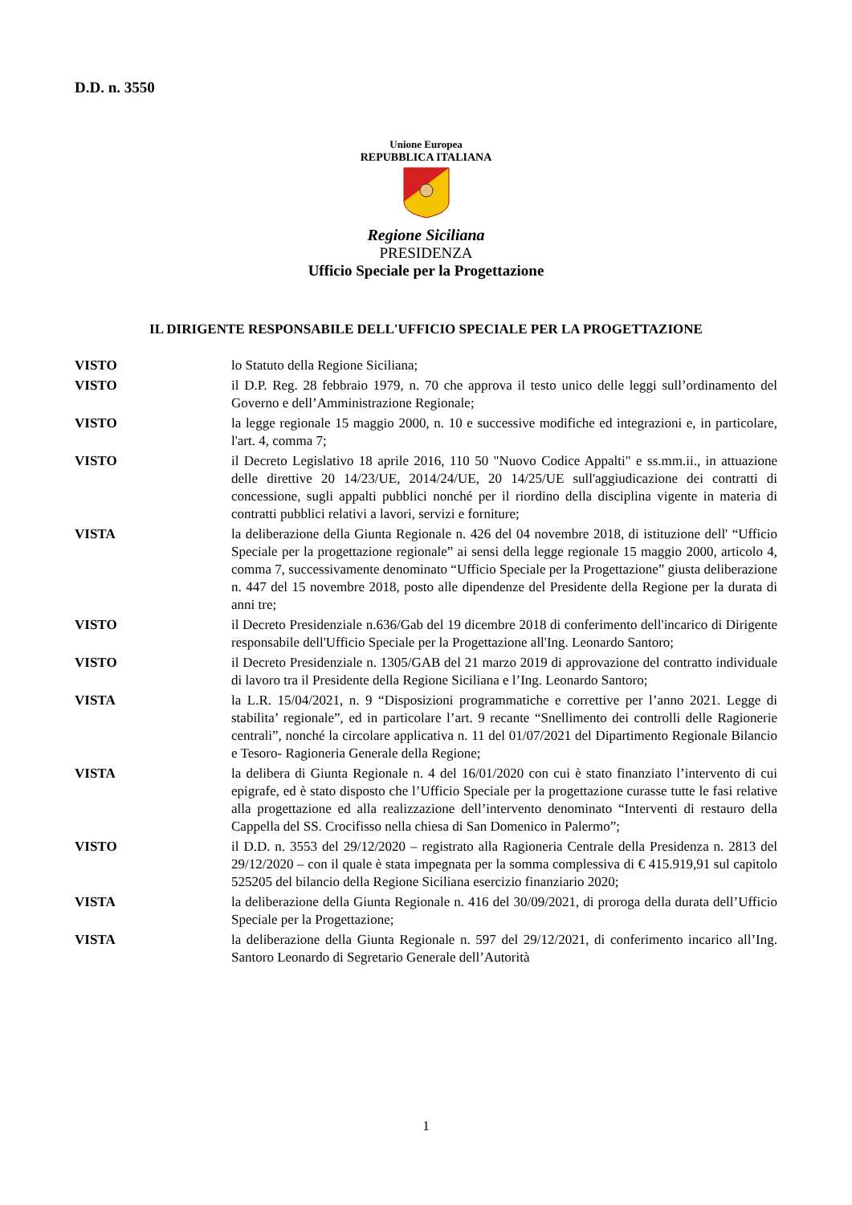D.D. n. 3550
Unione Europea
REPUBBLICA ITALIANA
Regione Siciliana
PRESIDENZA
Ufficio Speciale per la Progettazione
IL DIRIGENTE RESPONSABILE DELL'UFFICIO SPECIALE PER LA PROGETTAZIONE
VISTO lo Statuto della Regione Siciliana;
VISTO il D.P. Reg. 28 febbraio 1979, n. 70 che approva il testo unico delle leggi sull’ordinamento del Governo e dell’Amministrazione Regionale;
VISTO la legge regionale 15 maggio 2000, n. 10 e successive modifiche ed integrazioni e, in particolare, l'art. 4, comma 7;
VISTO il Decreto Legislativo 18 aprile 2016, 110 50 "Nuovo Codice Appalti" e ss.mm.ii., in attuazione delle direttive 20 14/23/UE, 2014/24/UE, 20 14/25/UE sull'aggiudicazione dei contratti di concessione, sugli appalti pubblici nonché per il riordino della disciplina vigente in materia di contratti pubblici relativi a lavori, servizi e forniture;
VISTA la deliberazione della Giunta Regionale n. 426 del 04 novembre 2018, di istituzione dell' “Ufficio Speciale per la progettazione regionale” ai sensi della legge regionale 15 maggio 2000, articolo 4, comma 7, successivamente denominato “Ufficio Speciale per la Progettazione” giusta deliberazione n. 447 del 15 novembre 2018, posto alle dipendenze del Presidente della Regione per la durata di anni tre;
VISTO il Decreto Presidenziale n.636/Gab del 19 dicembre 2018 di conferimento dell'incarico di Dirigente responsabile dell'Ufficio Speciale per la Progettazione all'Ing. Leonardo Santoro;
VISTO il Decreto Presidenziale n. 1305/GAB del 21 marzo 2019 di approvazione del contratto individuale di lavoro tra il Presidente della Regione Siciliana e l’Ing. Leonardo Santoro;
VISTA la L.R. 15/04/2021, n. 9 “Disposizioni programmatiche e correttive per l’anno 2021. Legge di stabilita’ regionale”, ed in particolare l’art. 9 recante “Snellimento dei controlli delle Ragionerie centrali”, nonché la circolare applicativa n. 11 del 01/07/2021 del Dipartimento Regionale Bilancio e Tesoro- Ragioneria Generale della Regione;
VISTA la delibera di Giunta Regionale n. 4 del 16/01/2020 con cui è stato finanziato l’intervento di cui epigrafe, ed è stato disposto che l’Ufficio Speciale per la progettazione curasse tutte le fasi relative alla progettazione ed alla realizzazione dell’intervento denominato “Interventi di restauro della Cappella del SS. Crocifisso nella chiesa di San Domenico in Palermo”;
VISTO il D.D. n. 3553 del 29/12/2020 – registrato alla Ragioneria Centrale della Presidenza n. 2813 del 29/12/2020 – con il quale è stata impegnata per la somma complessiva di € 415.919,91 sul capitolo 525205 del bilancio della Regione Siciliana esercizio finanziario 2020;
VISTA la deliberazione della Giunta Regionale n. 416 del 30/09/2021, di proroga della durata dell’Ufficio Speciale per la Progettazione;
VISTA la deliberazione della Giunta Regionale n. 597 del 29/12/2021, di conferimento incarico all’Ing. Santoro Leonardo di Segretario Generale dell’Autorità
1